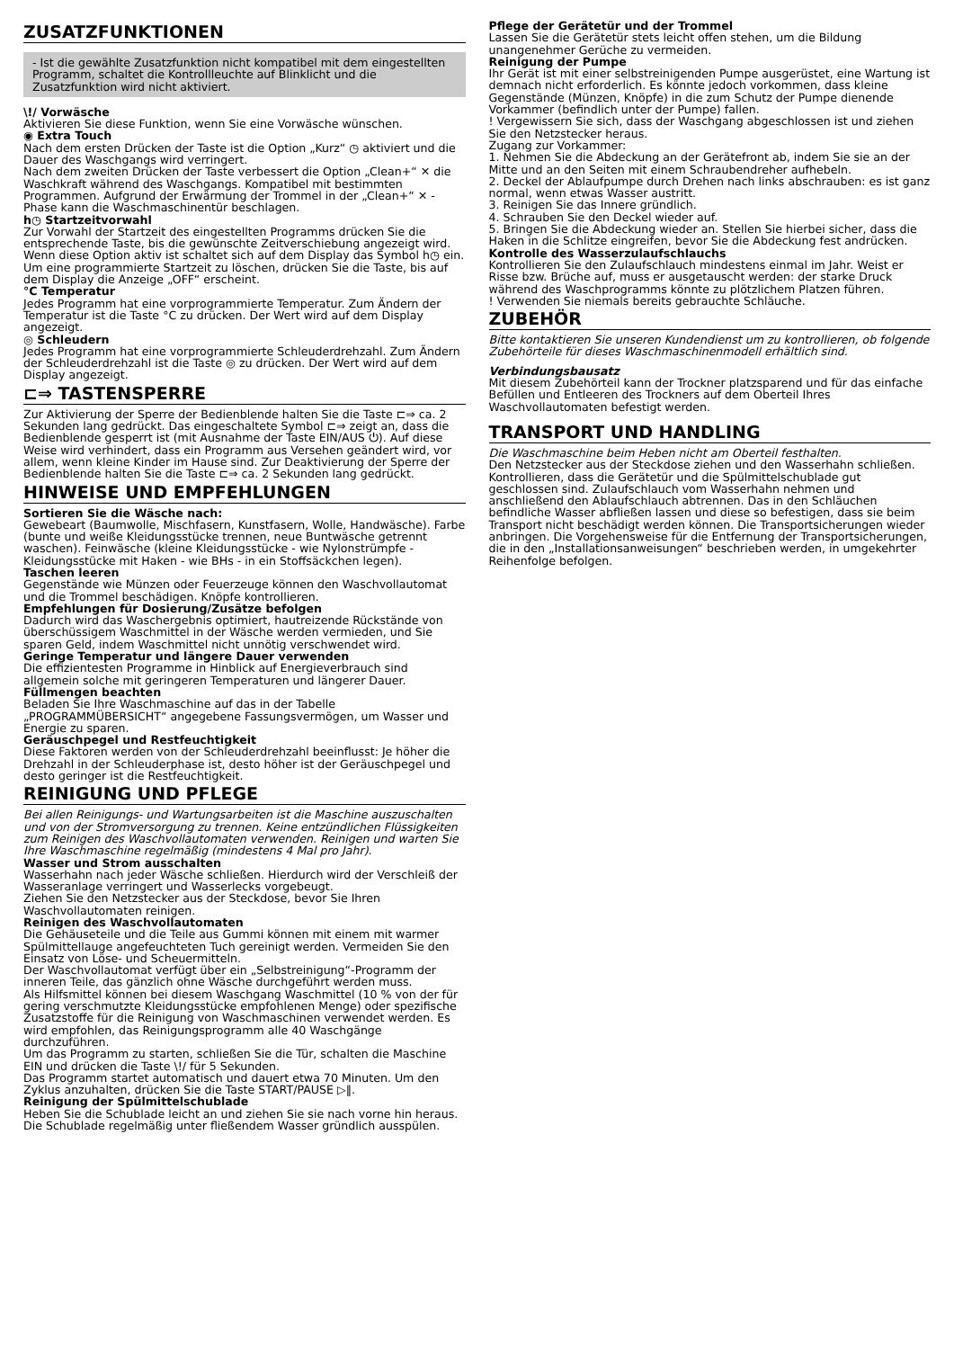ZUSATZFUNKTIONEN
- Ist die gewählte Zusatzfunktion nicht kompatibel mit dem eingestellten Programm, schaltet die Kontrollleuchte auf Blinklicht und die Zusatzfunktion wird nicht aktiviert.
\!/ Vorwäsche
Aktivieren Sie diese Funktion, wenn Sie eine Vorwäsche wünschen.
◉ Extra Touch
Nach dem ersten Drücken der Taste ist die Option „Kurz“ ◷ aktiviert und die Dauer des Waschgangs wird verringert.
Nach dem zweiten Drücken der Taste verbessert die Option „Clean+“ ✕ die Waschkraft während des Waschgangs. Kompatibel mit bestimmten Programmen. Aufgrund der Erwärmung der Trommel in der „Clean+“ ✕ -Phase kann die Waschmaschinentür beschlagen.
h◷ Startzeitvorwahl
Zur Vorwahl der Startzeit des eingestellten Programms drücken Sie die entsprechende Taste, bis die gewünschte Zeitverschiebung angezeigt wird. Wenn diese Option aktiv ist schaltet sich auf dem Display das Symbol h◷ ein. Um eine programmierte Startzeit zu löschen, drücken Sie die Taste, bis auf dem Display die Anzeige „OFF“ erscheint.
°C Temperatur
Jedes Programm hat eine vorprogrammierte Temperatur. Zum Ändern der Temperatur ist die Taste °C zu drücken. Der Wert wird auf dem Display angezeigt.
◎ Schleudern
Jedes Programm hat eine vorprogrammierte Schleuderdrehzahl. Zum Ändern der Schleuderdrehzahl ist die Taste ◎ zu drücken. Der Wert wird auf dem Display angezeigt.
⊏⇒ TASTENSPERRE
Zur Aktivierung der Sperre der Bedienblende halten Sie die Taste ⊏⇒ ca. 2 Sekunden lang gedrückt. Das eingeschaltete Symbol ⊏⇒ zeigt an, dass die Bedienblende gesperrt ist (mit Ausnahme der Taste EIN/AUS ⏻). Auf diese Weise wird verhindert, dass ein Programm aus Versehen geändert wird, vor allem, wenn kleine Kinder im Hause sind. Zur Deaktivierung der Sperre der Bedienblende halten Sie die Taste ⊏⇒ ca. 2 Sekunden lang gedrückt.
HINWEISE UND EMPFEHLUNGEN
Sortieren Sie die Wäsche nach:
Gewebeart (Baumwolle, Mischfasern, Kunstfasern, Wolle, Handwäsche). Farbe (bunte und weiße Kleidungsstücke trennen, neue Buntwäsche getrennt waschen). Feinwäsche (kleine Kleidungsstücke - wie Nylonstrümpfe - Kleidungsstücke mit Haken - wie BHs - in ein Stoffsäckchen legen).
Taschen leeren
Gegenstände wie Münzen oder Feuerzeuge können den Waschvollautomat und die Trommel beschädigen. Knöpfe kontrollieren.
Empfehlungen für Dosierung/Zusätze befolgen
Dadurch wird das Waschergebnis optimiert, hautreizende Rückstände von überschüssigem Waschmittel in der Wäsche werden vermieden, und Sie sparen Geld, indem Waschmittel nicht unnötig verschwendet wird.
Geringe Temperatur und längere Dauer verwenden
Die effizientesten Programme in Hinblick auf Energieverbrauch sind allgemein solche mit geringeren Temperaturen und längerer Dauer.
Füllmengen beachten
Beladen Sie Ihre Waschmaschine auf das in der Tabelle „PROGRAMMÜBERSICHT“ angegebene Fassungsvermögen, um Wasser und Energie zu sparen.
Geräuschpegel und Restfeuchtigkeit
Diese Faktoren werden von der Schleuderdrehzahl beeinflusst: Je höher die Drehzahl in der Schleuderphase ist, desto höher ist der Geräuschpegel und desto geringer ist die Restfeuchtigkeit.
REINIGUNG UND PFLEGE
Bei allen Reinigungs- und Wartungsarbeiten ist die Maschine auszuschalten und von der Stromversorgung zu trennen. Keine entzündlichen Flüssigkeiten zum Reinigen des Waschvollautomaten verwenden. Reinigen und warten Sie Ihre Waschmaschine regelmäßig (mindestens 4 Mal pro Jahr).
Wasser und Strom ausschalten
Wasserhahn nach jeder Wäsche schließen. Hierdurch wird der Verschleiß der Wasseranlage verringert und Wasserlecks vorgebeugt.
Ziehen Sie den Netzstecker aus der Steckdose, bevor Sie Ihren Waschvollautomaten reinigen.
Reinigen des Waschvollautomaten
Die Gehäuseteile und die Teile aus Gummi können mit einem mit warmer Spülmittellauge angefeuchteten Tuch gereinigt werden. Vermeiden Sie den Einsatz von Löse- und Scheuermitteln.
Der Waschvollautomat verfügt über ein „Selbstreinigung“-Programm der inneren Teile, das gänzlich ohne Wäsche durchgeführt werden muss.
Als Hilfsmittel können bei diesem Waschgang Waschmittel (10 % von der für gering verschmutzte Kleidungsstücke empfohlenen Menge) oder spezifische Zusatzstoffe für die Reinigung von Waschmaschinen verwendet werden. Es wird empfohlen, das Reinigungsprogramm alle 40 Waschgänge durchzuführen.
Um das Programm zu starten, schließen Sie die Tür, schalten die Maschine EIN und drücken die Taste \!/ für 5 Sekunden.
Das Programm startet automatisch und dauert etwa 70 Minuten. Um den Zyklus anzuhalten, drücken Sie die Taste START/PAUSE ▷‖.
Reinigung der Spülmittelschublade
Heben Sie die Schublade leicht an und ziehen Sie sie nach vorne hin heraus. Die Schublade regelmäßig unter fließendem Wasser gründlich ausspülen.
Pflege der Gerätetür und der Trommel
Lassen Sie die Gerätetür stets leicht offen stehen, um die Bildung unangenehmer Gerüche zu vermeiden.
Reinigung der Pumpe
Ihr Gerät ist mit einer selbstreinigenden Pumpe ausgerüstet, eine Wartung ist demnach nicht erforderlich. Es könnte jedoch vorkommen, dass kleine Gegenstände (Münzen, Knöpfe) in die zum Schutz der Pumpe dienende Vorkammer (befindlich unter der Pumpe) fallen.
! Vergewissern Sie sich, dass der Waschgang abgeschlossen ist und ziehen Sie den Netzstecker heraus.
Zugang zur Vorkammer:
1. Nehmen Sie die Abdeckung an der Gerätefront ab, indem Sie sie an der Mitte und an den Seiten mit einem Schraubendreher aufhebeln.
2. Deckel der Ablaufpumpe durch Drehen nach links abschrauben: es ist ganz normal, wenn etwas Wasser austritt.
3. Reinigen Sie das Innere gründlich.
4. Schrauben Sie den Deckel wieder auf.
5. Bringen Sie die Abdeckung wieder an. Stellen Sie hierbei sicher, dass die Haken in die Schlitze eingreifen, bevor Sie die Abdeckung fest andrücken.
Kontrolle des Wasserzulaufschlauchs
Kontrollieren Sie den Zulaufschlauch mindestens einmal im Jahr. Weist er Risse bzw. Brüche auf, muss er ausgetauscht werden: der starke Druck während des Waschprogramms könnte zu plötzlichem Platzen führen.
! Verwenden Sie niemals bereits gebrauchte Schläuche.
ZUBEHÖR
Bitte kontaktieren Sie unseren Kundendienst um zu kontrollieren, ob folgende Zubehörteile für dieses Waschmaschinenmodell erhältlich sind.
Verbindungsbausatz
Mit diesem Zubehörteil kann der Trockner platzsparend und für das einfache Befüllen und Entleeren des Trockners auf dem Oberteil Ihres Waschvollautomaten befestigt werden.
TRANSPORT UND HANDLING
Die Waschmaschine beim Heben nicht am Oberteil festhalten.
Den Netzstecker aus der Steckdose ziehen und den Wasserhahn schließen. Kontrollieren, dass die Gerätetür und die Spülmittelschublade gut geschlossen sind. Zulaufschlauch vom Wasserhahn nehmen und anschließend den Ablaufschlauch abtrennen. Das in den Schläuchen befindliche Wasser abfließen lassen und diese so befestigen, dass sie beim Transport nicht beschädigt werden können. Die Transportsicherungen wieder anbringen. Die Vorgehensweise für die Entfernung der Transportsicherungen, die in den „Installationsanweisungen“ beschrieben werden, in umgekehrter Reihenfolge befolgen.